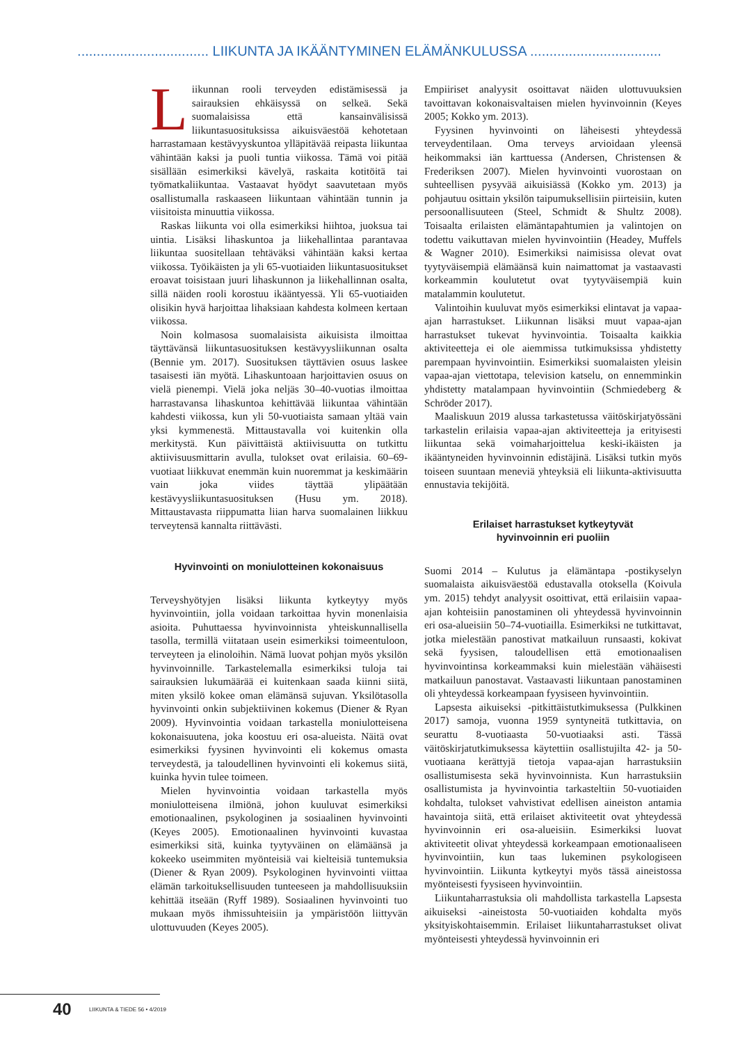.................................. LIIKUNTA JA IKÄÄNTYMINEN ELÄMÄNKULUSSA ..................................
Liikunnan rooli terveyden edistämisessä ja sairauksien ehkäisyssä on selkeä. Sekä suomalaisissa että kansainvälisissä liikuntasuosituksissa aikuisväestöä kehotetaan harrastamaan kestävyyskuntoa ylläpitävää reipasta liikuntaa vähintään kaksi ja puoli tuntia viikossa. Tämä voi pitää sisällään esimerkiksi kävelyä, raskaita kotitöitä tai työmatkaliikuntaa. Vastaavat hyödyt saavutetaan myös osallistumalla raskaaseen liikuntaan vähintään tunnin ja viisitoista minuuttia viikossa.
Raskas liikunta voi olla esimerkiksi hiihtoa, juoksua tai uintia. Lisäksi lihaskuntoa ja liikehallintaa parantavaa liikuntaa suositellaan tehtäväksi vähintään kaksi kertaa viikossa. Työikäisten ja yli 65-vuotiaiden liikuntasuositukset eroavat toisistaan juuri lihaskunnon ja liikehallinnan osalta, sillä näiden rooli korostuu ikääntyessä. Yli 65-vuotiaiden olisikin hyvä harjoittaa lihaksiaan kahdesta kolmeen kertaan viikossa.
Noin kolmasosa suomalaisista aikuisista ilmoittaa täyttävänsä liikuntasuosituksen kestävyysliikunnan osalta (Bennie ym. 2017). Suosituksen täyttävien osuus laskee tasaisesti iän myötä. Lihaskuntoaan harjoittavien osuus on vielä pienempi. Vielä joka neljäs 30–40-vuotias ilmoittaa harrastavansa lihaskuntoa kehittävää liikuntaa vähintään kahdesti viikossa, kun yli 50-vuotiaista samaan yltää vain yksi kymmenestä. Mittaustavalla voi kuitenkin olla merkitystä. Kun päivittäistä aktiivisuutta on tutkittu aktiivisuusmittarin avulla, tulokset ovat erilaisia. 60–69- vuotiaat liikkuvat enemmän kuin nuoremmat ja keskimäärin vain joka viides täyttää ylipäätään kestävyysliikuntasuosituksen (Husu ym. 2018). Mittaustavasta riippumatta liian harva suomalainen liikkuu terveytensä kannalta riittävästi.
Hyvinvointi on moniulotteinen kokonaisuus
Terveyshyötyjen lisäksi liikunta kytkeytyy myös hyvinvointiin, jolla voidaan tarkoittaa hyvin monenlaisia asioita. Puhuttaessa hyvinvoinnista yhteiskunnallisella tasolla, termillä viitataan usein esimerkiksi toimeentuloon, terveyteen ja elinoloihin. Nämä luovat pohjan myös yksilön hyvinvoinnille. Tarkastelemalla esimerkiksi tuloja tai sairauksien lukumäärää ei kuitenkaan saada kiinni siitä, miten yksilö kokee oman elämänsä sujuvan. Yksilötasolla hyvinvointi onkin subjektiivinen kokemus (Diener & Ryan 2009). Hyvinvointia voidaan tarkastella moniulotteisena kokonaisuutena, joka koostuu eri osa-alueista. Näitä ovat esimerkiksi fyysinen hyvinvointi eli kokemus omasta terveydestä, ja taloudellinen hyvinvointi eli kokemus siitä, kuinka hyvin tulee toimeen.
Mielen hyvinvointia voidaan tarkastella myös moniulotteisena ilmiönä, johon kuuluvat esimerkiksi emotionaalinen, psykologinen ja sosiaalinen hyvinvointi (Keyes 2005). Emotionaalinen hyvinvointi kuvastaa esimerkiksi sitä, kuinka tyytyväinen on elämäänsä ja kokeeko useimmiten myönteisiä vai kielteisiä tuntemuksia (Diener & Ryan 2009). Psykologinen hyvinvointi viittaa elämän tarkoituksellisuuden tunteeseen ja mahdollisuuksiin kehittää itseään (Ryff 1989). Sosiaalinen hyvinvointi tuo mukaan myös ihmissuhteisiin ja ympäristöön liittyvän ulottuvuuden (Keyes 2005).
Empiiriset analyysit osoittavat näiden ulottuvuuksien tavoittavan kokonaisvaltaisen mielen hyvinvoinnin (Keyes 2005; Kokko ym. 2013).
Fyysinen hyvinvointi on läheisesti yhteydessä terveydentilaan. Oma terveys arvioidaan yleensä heikommaksi iän karttuessa (Andersen, Christensen & Frederiksen 2007). Mielen hyvinvointi vuorostaan on suhteellisen pysyvää aikuisiässä (Kokko ym. 2013) ja pohjautuu osittain yksilön taipumuksellisiin piirteisiin, kuten persoonallisuuteen (Steel, Schmidt & Shultz 2008). Toisaalta erilaisten elämäntapahtumien ja valintojen on todettu vaikuttavan mielen hyvinvointiin (Headey, Muffels & Wagner 2010). Esimerkiksi naimisissa olevat ovat tyytyväisempiä elämäänsä kuin naimattomat ja vastaavasti korkeammin koulutetut ovat tyytyväisempiä kuin matalammin koulutetut.
Valintoihin kuuluvat myös esimerkiksi elintavat ja vapaa-ajan harrastukset. Liikunnan lisäksi muut vapaa-ajan harrastukset tukevat hyvinvointia. Toisaalta kaikkia aktiviteetteja ei ole aiemmissa tutkimuksissa yhdistetty parempaan hyvinvointiin. Esimerkiksi suomalaisten yleisin vapaa-ajan viettotapa, television katselu, on ennemminkin yhdistetty matalampaan hyvinvointiin (Schmiedeberg & Schröder 2017).
Maaliskuun 2019 alussa tarkastetussa väitöskirjatyössäni tarkastelin erilaisia vapaa-ajan aktiviteetteja ja erityisesti liikuntaa sekä voimaharjoittelua keski-ikäisten ja ikääntyneiden hyvinvoinnin edistäjinä. Lisäksi tutkin myös toiseen suuntaan meneviä yhteyksiä eli liikunta-aktivisuutta ennustavia tekijöitä.
Erilaiset harrastukset kytkeytyvät
hyvinvoinnin eri puoliin
Suomi 2014 – Kulutus ja elämäntapa -postikyselyn suomalaista aikuisväestöä edustavalla otoksella (Koivula ym. 2015) tehdyt analyysit osoittivat, että erilaisiin vapaa-ajan kohteisiin panostaminen oli yhteydessä hyvinvoinnin eri osa-alueisiin 50–74-vuotiailla. Esimerkiksi ne tutkittavat, jotka mielestään panostivat matkailuun runsaasti, kokivat sekä fyysisen, taloudellisen että emotionaalisen hyvinvointinsa korkeammaksi kuin mielestään vähäisesti matkailuun panostavat. Vastaavasti liikuntaan panostaminen oli yhteydessä korkeampaan fyysiseen hyvinvointiin.
Lapsesta aikuiseksi -pitkittäistutkimuksessa (Pulkkinen 2017) samoja, vuonna 1959 syntyneitä tutkittavia, on seurattu 8-vuotiaasta 50-vuotiaaksi asti. Tässä väitöskirjatutkimuksessa käytettiin osallistujilta 42- ja 50-vuotiaana kerättyjä tietoja vapaa-ajan harrastuksiin osallistumisesta sekä hyvinvoinnista. Kun harrastuksiin osallistumista ja hyvinvointia tarkasteltiin 50-vuotiaiden kohdalta, tulokset vahvistivat edellisen aineiston antamia havaintoja siitä, että erilaiset aktiviteetit ovat yhteydessä hyvinvoinnin eri osa-alueisiin. Esimerkiksi luovat aktiviteetit olivat yhteydessä korkeampaan emotionaaliseen hyvinvointiin, kun taas lukeminen psykologiseen hyvinvointiin. Liikunta kytkeytyi myös tässä aineistossa myönteisesti fyysiseen hyvinvointiin.
Liikuntaharrastuksia oli mahdollista tarkastella Lapsesta aikuiseksi -aineistosta 50-vuotiaiden kohdalta myös yksityiskohtaisemmin. Erilaiset liikuntaharrastukset olivat myönteisesti yhteydessä hyvinvoinnin eri
40 LIIKUNTA & TIEDE 56 • 4/2019